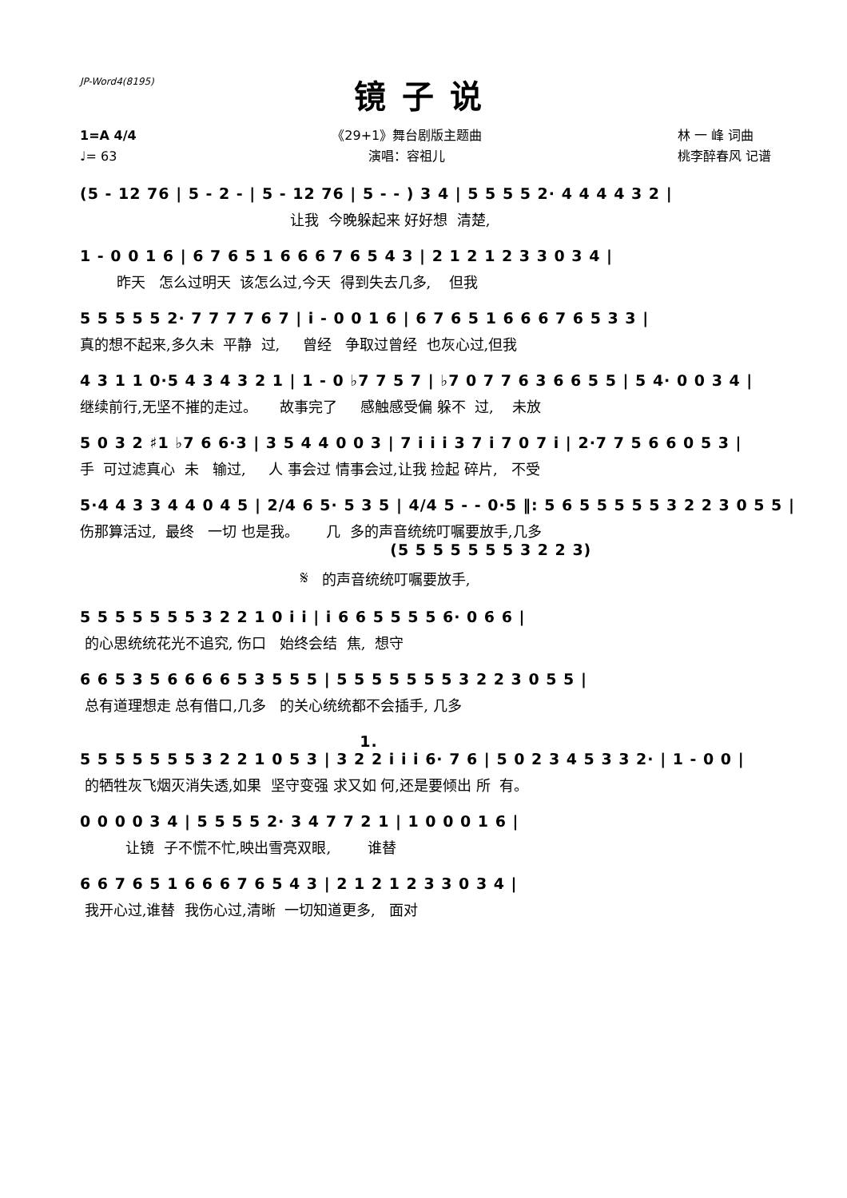JP-Word4(8195)
镜子说
1=A 4/4
♩= 63
《29+1》舞台剧版主题曲
演唱：容祖儿
林 一 峰 词曲
桃李醉春风 记谱
(5 - 12 76 | 5 - 2 - | 5 - 12 76 | 5 - - ) 3 4 | 5 5 5 5 2· 4 4 4 4 3 2 |
让我 今晚躲起来 好好想 清楚,
1 - 0 0 1 6 | 6 7 6 5 1 6 6 6 7 6 5 4 3 | 2 1 2 1 2 3 3 0 3 4 |
昨天 怎么过明天 该怎么过,今天 得到失去几多, 但我
5 5 5 5 5 2· 7 7 7 7 6 7 | i - 0 0 1 6 | 6 7 6 5 1 6 6 6 7 6 5 3 3 |
真的想不起来,多久未 平静 过, 曾经 争取过曾经 也灰心过,但我
4 3 1 1 0·5 4 3 4 3 2 1 | 1 - 0 ♭7 7 5 7 | ♭7 0 7 7 6 3 6 6 5 5 | 5 4· 0 0 3 4 |
继续前行,无坚不摧的走过。 故事完了 感触感受偏 躲不 过, 未放
5 0 3 2 ♯1 ♭7 6 6·3 | 3 5 4 4 0 0 3 | 7 i i i 3 7 i 7 0 7 i | 2·7 7 5 6 6 0 5 3 |
手 可过滤真心 未 输过, 人 事会过 情事会过,让我 捡起 碎片, 不受
5·4 4 3 3 4 4 0 4 5 | 2/4 6 5· 5 3 5 | 4/4 5 - - 0·5 ‖: 5 6 5 5 5 5 5 3 2 2 3 0 5 5 |
伤那算活过, 最终 一切 也是我。 几 多的声音统统叮嘱要放手,几多
(5 5 5 5 5 5 5 3 2 2 3)
𝄋 的声音统统叮嘱要放手,
5 5 5 5 5 5 5 3 2 2 1 0 i i | i 6 6 5 5 5 5 6· 0 6 6 |
的心思统统花光不追究, 伤口 始终会结 焦, 想守
6 6 5 3 5 6 6 6 6 5 3 5 5 5 | 5 5 5 5 5 5 5 3 2 2 3 0 5 5 |
总有道理想走 总有借口,几多 的关心统统都不会插手, 几多
1.
5 5 5 5 5 5 5 3 2 2 1 0 5 3 | 3 2 2 i i i 6· 7 6 | 5 0 2 3 4 5 3 3 2· | 1 - 0 0 |
的牺牲灰飞烟灭消失透,如果 坚守变强 求又如 何,还是要倾出 所 有。
0 0 0 0 3 4 | 5 5 5 5 2· 3 4 7 7 2 1 | 1 0 0 0 1 6 |
让镜 子不慌不忙,映出雪亮双眼, 谁替
6 6 7 6 5 1 6 6 6 7 6 5 4 3 | 2 1 2 1 2 3 3 0 3 4 |
我开心过,谁替 我伤心过,清晰 一切知道更多, 面对